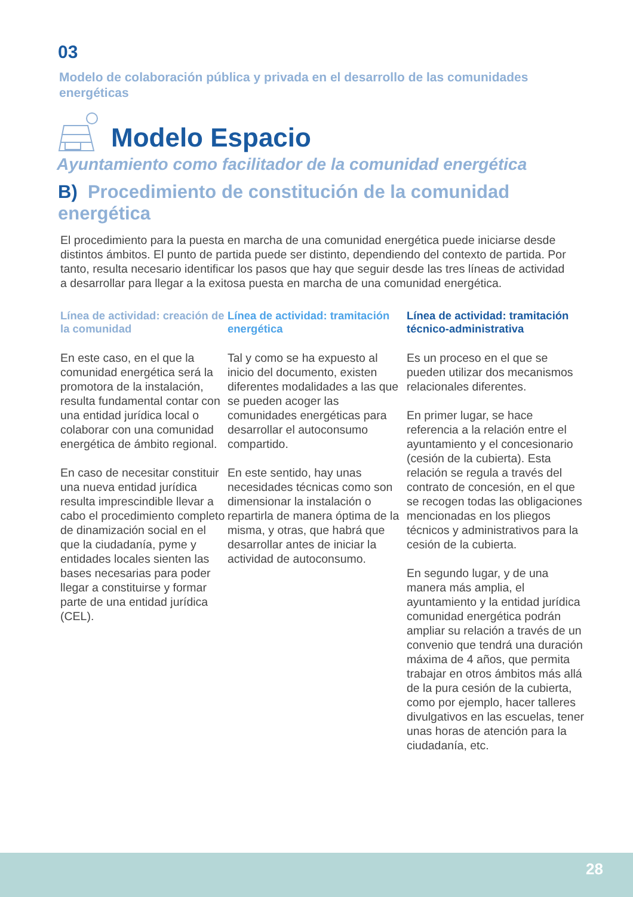03
Modelo de colaboración pública y privada en el desarrollo de las comunidades energéticas
Modelo Espacio
Ayuntamiento como facilitador de la comunidad energética
B) Procedimiento de constitución de la comunidad energética
El procedimiento para la puesta en marcha de una comunidad energética puede iniciarse desde distintos ámbitos. El punto de partida puede ser distinto, dependiendo del contexto de partida. Por tanto, resulta necesario identificar los pasos que hay que seguir desde las tres líneas de actividad a desarrollar para llegar a la exitosa puesta en marcha de una comunidad energética.
Línea de actividad: creación de la comunidad
En este caso, en el que la comunidad energética será la promotora de la instalación, resulta fundamental contar con una entidad jurídica local o colaborar con una comunidad energética de ámbito regional.
En caso de necesitar constituir una nueva entidad jurídica resulta imprescindible llevar a cabo el procedimiento completo de dinamización social en el que la ciudadanía, pyme y entidades locales sienten las bases necesarias para poder llegar a constituirse y formar parte de una entidad jurídica (CEL).
Línea de actividad: tramitación energética
Tal y como se ha expuesto al inicio del documento, existen diferentes modalidades a las que se pueden acoger las comunidades energéticas para desarrollar el autoconsumo compartido.
En este sentido, hay unas necesidades técnicas como son dimensionar la instalación o repartirla de manera óptima de la misma, y otras, que habrá que desarrollar antes de iniciar la actividad de autoconsumo.
Línea de actividad: tramitación técnico-administrativa
Es un proceso en el que se pueden utilizar dos mecanismos relacionales diferentes.
En primer lugar, se hace referencia a la relación entre el ayuntamiento y el concesionario (cesión de la cubierta). Esta relación se regula a través del contrato de concesión, en el que se recogen todas las obligaciones mencionadas en los pliegos técnicos y administrativos para la cesión de la cubierta.
En segundo lugar, y de una manera más amplia, el ayuntamiento y la entidad jurídica comunidad energética podrán ampliar su relación a través de un convenio que tendrá una duración máxima de 4 años, que permita trabajar en otros ámbitos más allá de la pura cesión de la cubierta, como por ejemplo, hacer talleres divulgativos en las escuelas, tener unas horas de atención para la ciudadanía, etc.
28